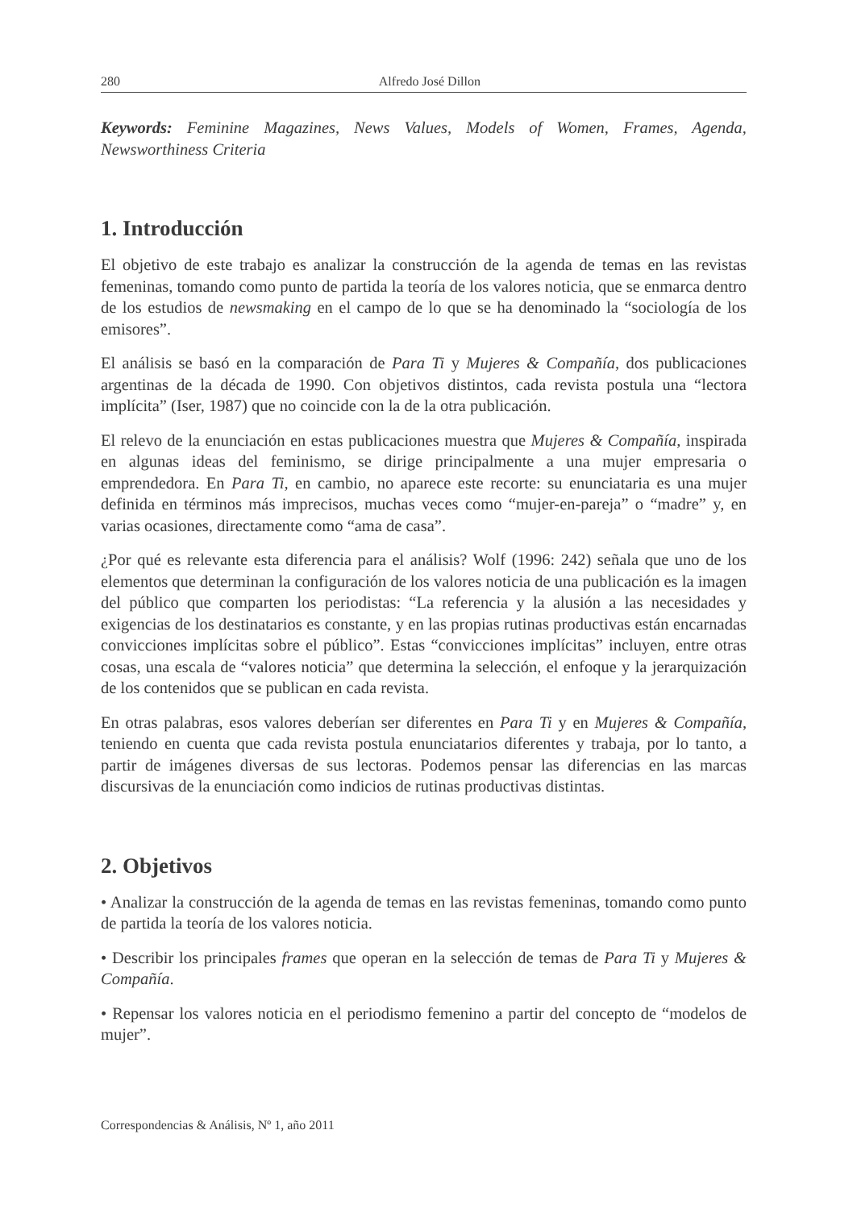280 Alfredo José Dillon
Keywords: Feminine Magazines, News Values, Models of Women, Frames, Agenda, Newsworthiness Criteria
1. Introducción
El objetivo de este trabajo es analizar la construcción de la agenda de temas en las revistas femeninas, tomando como punto de partida la teoría de los valores noticia, que se enmarca dentro de los estudios de newsmaking en el campo de lo que se ha denominado la “sociología de los emisores”.
El análisis se basó en la comparación de Para Ti y Mujeres & Compañía, dos publicaciones argentinas de la década de 1990. Con objetivos distintos, cada revista postula una “lectora implícita” (Iser, 1987) que no coincide con la de la otra publicación.
El relevo de la enunciación en estas publicaciones muestra que Mujeres & Compañía, inspirada en algunas ideas del feminismo, se dirige principalmente a una mujer empresaria o emprendedora. En Para Ti, en cambio, no aparece este recorte: su enunciataria es una mujer definida en términos más imprecisos, muchas veces como “mujer-en-pareja” o “madre” y, en varias ocasiones, directamente como “ama de casa”.
¿Por qué es relevante esta diferencia para el análisis? Wolf (1996: 242) señala que uno de los elementos que determinan la configuración de los valores noticia de una publicación es la imagen del público que comparten los periodistas: “La referencia y la alusión a las necesidades y exigencias de los destinatarios es constante, y en las propias rutinas productivas están encarnadas convicciones implícitas sobre el público”. Estas “convicciones implícitas” incluyen, entre otras cosas, una escala de “valores noticia” que determina la selección, el enfoque y la jerarquización de los contenidos que se publican en cada revista.
En otras palabras, esos valores deberían ser diferentes en Para Ti y en Mujeres & Compañía, teniendo en cuenta que cada revista postula enunciatarios diferentes y trabaja, por lo tanto, a partir de imágenes diversas de sus lectoras. Podemos pensar las diferencias en las marcas discursivas de la enunciación como indicios de rutinas productivas distintas.
2. Objetivos
• Analizar la construcción de la agenda de temas en las revistas femeninas, tomando como punto de partida la teoría de los valores noticia.
• Describir los principales frames que operan en la selección de temas de Para Ti y Mujeres & Compañía.
• Repensar los valores noticia en el periodismo femenino a partir del concepto de “modelos de mujer”.
Correspondencias & Análisis, Nº 1, año 2011